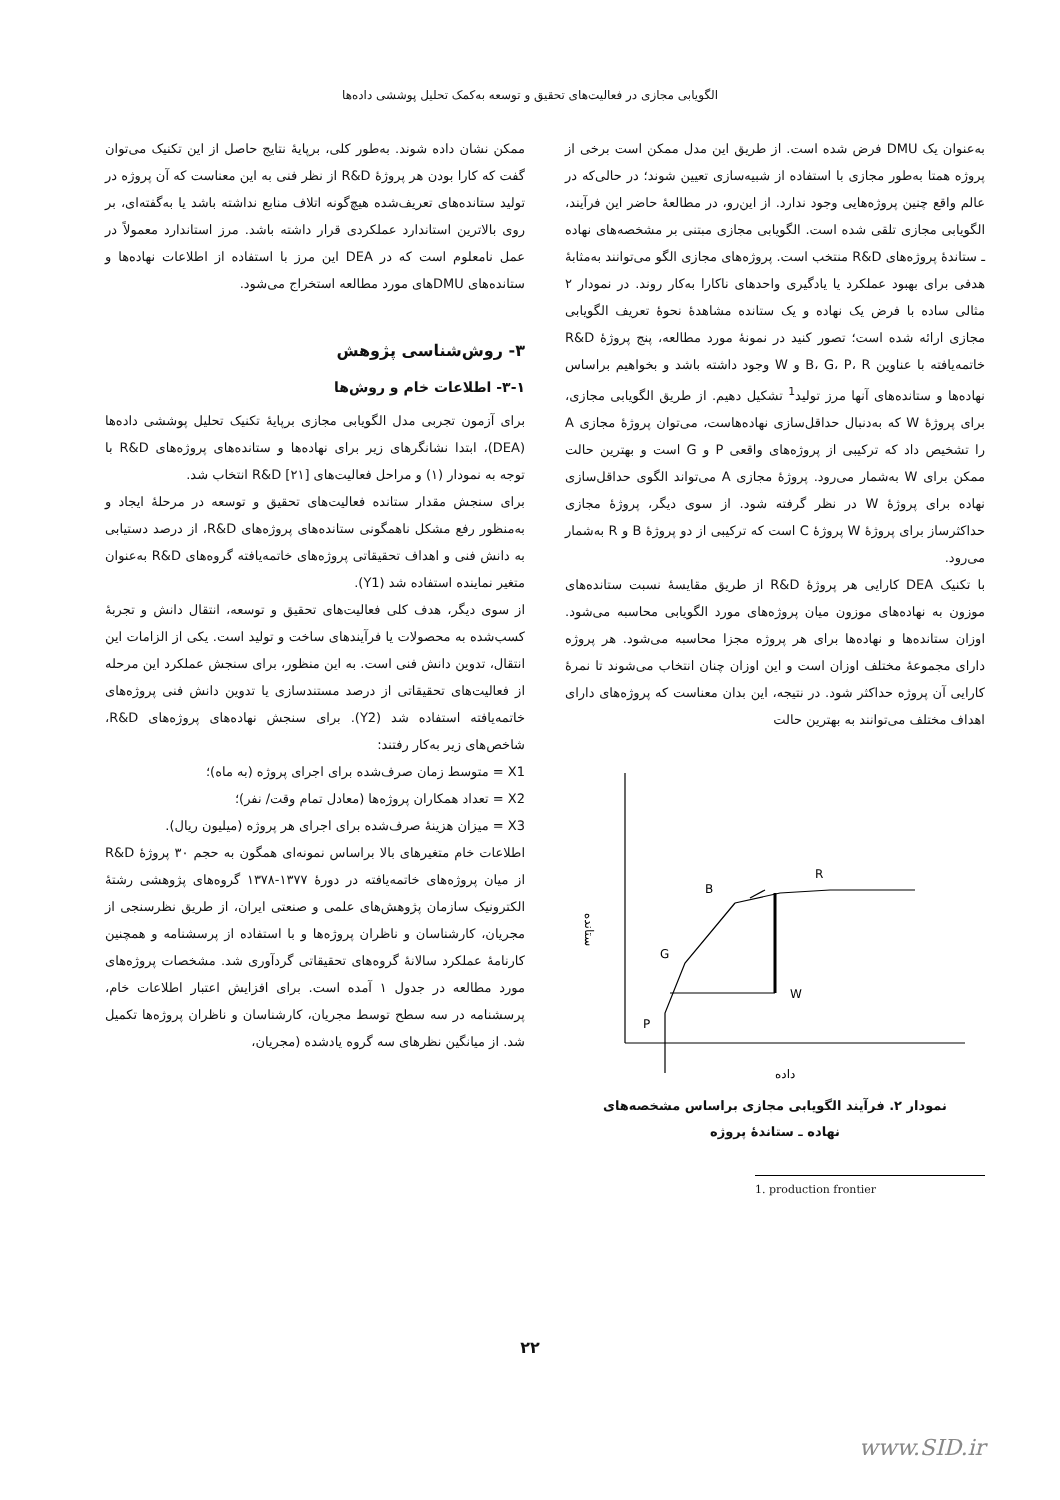الگویابی مجازی در فعالیت‌های تحقیق و توسعه به‌کمک تحلیل پوششی داده‌ها
به‌عنوان یک DMU فرض شده است. از طریق این مدل ممکن است برخی از پروژه همتا به‌طور مجازی با استفاده از شبیه‌سازی تعیین شوند؛ در حالی‌که در عالم واقع چنین پروژه‌هایی وجود ندارد. از این‌رو، در مطالعهٔ حاضر این فرآیند، الگویابی مجازی تلقی شده است. الگویابی مجازی مبتنی بر مشخصه‌های نهاده ـ ستاندهٔ پروژه‌های R&D منتخب است. پروژه‌های مجازی الگو می‌توانند به‌مثابهٔ هدفی برای بهبود عملکرد یا یادگیری واحدهای ناکارا به‌کار روند. در نمودار ۲ مثالی ساده با فرض یک نهاده و یک ستانده مشاهدهٔ نحوهٔ تعریف الگویابی مجازی ارائه شده است؛ تصور کنید در نمونهٔ مورد مطالعه، پنج پروژهٔ R&D خاتمه‌یافته با عناوین B، G، P، R و W وجود داشته باشد و بخواهیم براساس نهاده‌ها و ستانده‌های آنها مرز تولید<sup>1</sup> تشکیل دهیم. از طریق الگویابی مجازی، برای پروژهٔ W که به‌دنبال حداقل‌سازی نهاده‌هاست، می‌توان پروژهٔ مجازی A را تشخیص داد که ترکیبی از پروژه‌های واقعی P و G است و بهترین حالت ممکن برای W به‌شمار می‌رود. پروژهٔ مجازی A می‌تواند الگوی حداقل‌سازی نهاده برای پروژهٔ W در نظر گرفته شود. از سوی دیگر، پروژهٔ مجازی حداکثرساز برای پروژهٔ W پروژهٔ C است که ترکیبی از دو پروژهٔ B و R به‌شمار می‌رود.
با تکنیک DEA کارایی هر پروژهٔ R&D از طریق مقایسهٔ نسبت ستانده‌های موزون به نهاده‌های موزون میان پروژه‌های مورد الگویابی محاسبه می‌شود. اوزان ستانده‌ها و نهاده‌ها برای هر پروژه مجزا محاسبه می‌شود. هر پروژه دارای مجموعهٔ مختلف اوزان است و این اوزان چنان انتخاب می‌شوند تا نمرهٔ کارایی آن پروژه حداکثر شود. در نتیجه، این بدان معناست که پروژه‌های دارای اهداف مختلف می‌توانند به بهترین حالت
B
R
G
W
P
داده
ستانده
نمودار ۲. فرآیند الگویابی مجازی براساس مشخصه‌های
نهاده ـ ستاندهٔ پروژه
1. production frontier
ممکن نشان داده شوند. به‌طور کلی، برپایهٔ نتایج حاصل از این تکنیک می‌توان گفت که کارا بودن هر پروژهٔ R&D از نظر فنی به این معناست که آن پروژه در تولید ستانده‌های تعریف‌شده هیچ‌گونه اتلاف منابع نداشته باشد یا به‌گفته‌ای، بر روی بالاترین استاندارد عملکردی قرار داشته باشد. مرز استاندارد معمولاً در عمل نامعلوم است که در DEA این مرز با استفاده از اطلاعات نهاده‌ها و ستانده‌های DMUهای مورد مطالعه استخراج می‌شود.
۳- روش‌شناسی پژوهش
۳-۱- اطلاعات خام و روش‌ها
برای آزمون تجربی مدل الگویابی مجازی برپایهٔ تکنیک تحلیل پوششی داده‌ها (DEA)، ابتدا نشانگرهای زیر برای نهاده‌ها و ستانده‌های پروژه‌های R&D با توجه به نمودار (۱) و مراحل فعالیت‌های R&D [۲۱] انتخاب شد.
برای سنجش مقدار ستانده فعالیت‌های تحقیق و توسعه در مرحلهٔ ایجاد و به‌منظور رفع مشکل ناهمگونی ستانده‌های پروژه‌های R&D، از درصد دستیابی به دانش فنی و اهداف تحقیقاتی پروژه‌های خاتمه‌یافته گروه‌های R&D به‌عنوان متغیر نماینده استفاده شد (Y1).
از سوی دیگر، هدف کلی فعالیت‌های تحقیق و توسعه، انتقال دانش و تجربهٔ کسب‌شده به محصولات یا فرآیندهای ساخت و تولید است. یکی از الزامات این انتقال، تدوین دانش فنی است. به این منظور، برای سنجش عملکرد این مرحله از فعالیت‌های تحقیقاتی از درصد مستندسازی یا تدوین دانش فنی پروژه‌های خاتمه‌یافته استفاده شد (Y2). برای سنجش نهاده‌های پروژه‌های R&D، شاخص‌های زیر به‌کار رفتند:
X1 = متوسط زمان صرف‌شده برای اجرای پروژه (به ماه)؛
X2 = تعداد همکاران پروژه‌ها (معادل تمام وقت/ نفر)؛
X3 = میزان هزینهٔ صرف‌شده برای اجرای هر پروژه (میلیون ریال).
اطلاعات خام متغیرهای بالا براساس نمونه‌ای همگون به حجم ۳۰ پروژهٔ R&D از میان پروژه‌های خاتمه‌یافته در دورهٔ ۱۳۷۷-۱۳۷۸ گروه‌های پژوهشی رشتهٔ الکترونیک سازمان پژوهش‌های علمی و صنعتی ایران، از طریق نظرسنجی از مجریان، کارشناسان و ناظران پروژه‌ها و با استفاده از پرسشنامه و همچنین کارنامهٔ عملکرد سالانهٔ گروه‌های تحقیقاتی گردآوری شد. مشخصات پروژه‌های مورد مطالعه در جدول ۱ آمده است. برای افزایش اعتبار اطلاعات خام، پرسشنامه در سه سطح توسط مجریان، کارشناسان و ناظران پروژه‌ها تکمیل شد. از میانگین نظرهای سه گروه یادشده (مجریان،
۲۲
www.SID.ir